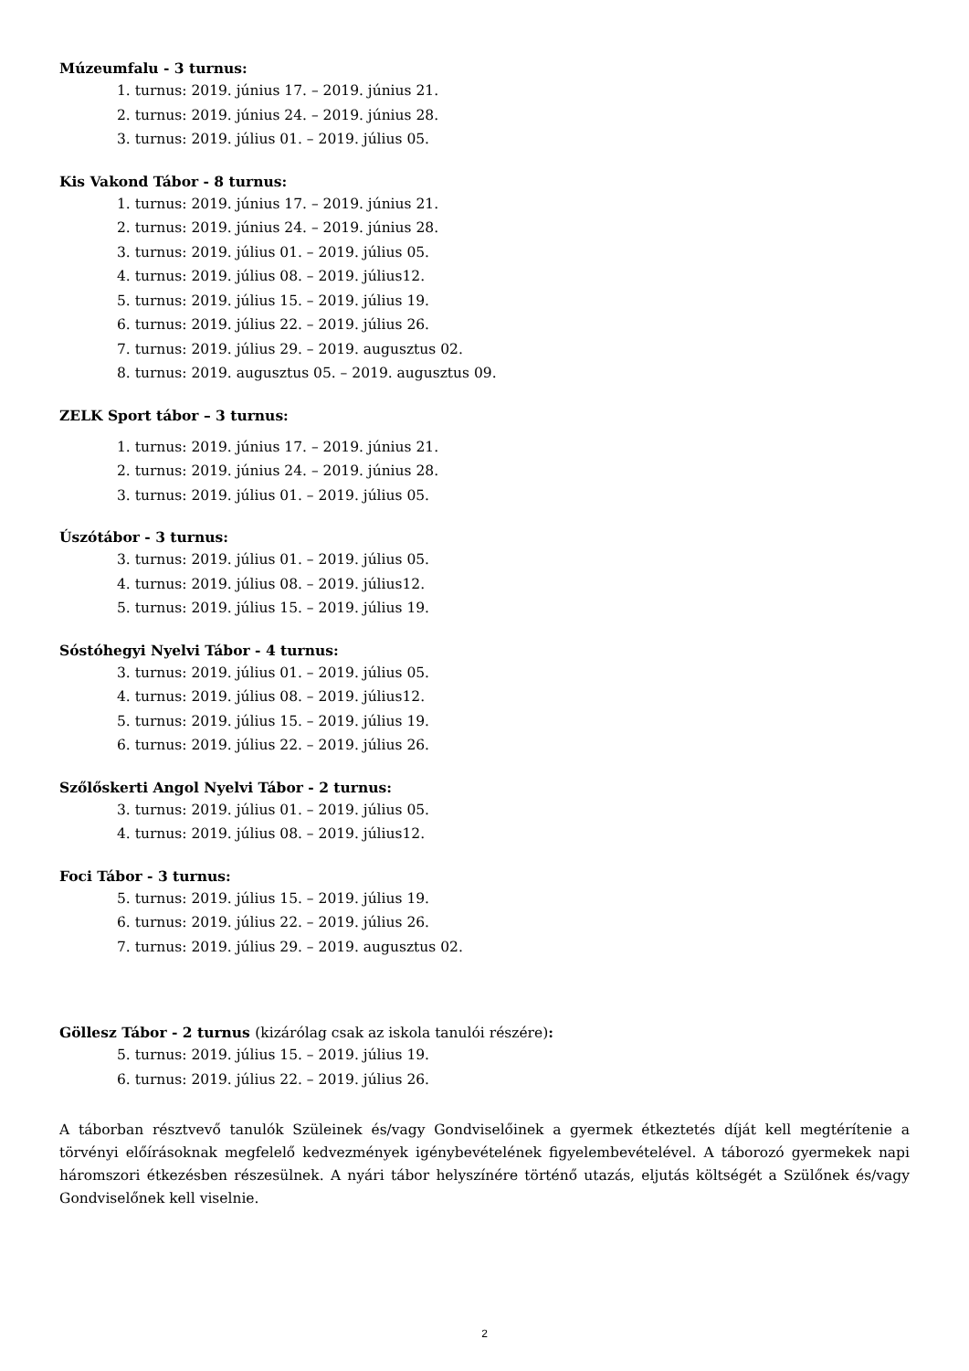Múzeumfalu - 3 turnus:
1. turnus: 2019. június 17. – 2019. június 21.
2. turnus: 2019. június 24. – 2019. június 28.
3. turnus: 2019. július 01. – 2019. július 05.
Kis Vakond Tábor - 8 turnus:
1. turnus: 2019. június 17. – 2019. június 21.
2. turnus: 2019. június 24. – 2019. június 28.
3. turnus: 2019. július 01. – 2019. július 05.
4. turnus: 2019. július 08. – 2019. július12.
5. turnus: 2019. július 15. – 2019. július 19.
6. turnus: 2019. július 22. – 2019. július 26.
7. turnus: 2019. július 29. – 2019. augusztus 02.
8. turnus: 2019. augusztus 05. – 2019. augusztus 09.
ZELK Sport tábor – 3 turnus:
1. turnus: 2019. június 17. – 2019. június 21.
2. turnus: 2019. június 24. – 2019. június 28.
3. turnus: 2019. július 01. – 2019. július 05.
Úszótábor - 3 turnus:
3. turnus: 2019. július 01. – 2019. július 05.
4. turnus: 2019. július 08. – 2019. július12.
5. turnus: 2019. július 15. – 2019. július 19.
Sóstóhegyi Nyelvi Tábor - 4 turnus:
3. turnus: 2019. július 01. – 2019. július 05.
4. turnus: 2019. július 08. – 2019. július12.
5. turnus: 2019. július 15. – 2019. július 19.
6. turnus: 2019. július 22. – 2019. július 26.
Szőlőskerti Angol Nyelvi Tábor - 2 turnus:
3. turnus: 2019. július 01. – 2019. július 05.
4. turnus: 2019. július 08. – 2019. július12.
Foci Tábor - 3 turnus:
5. turnus: 2019. július 15. – 2019. július 19.
6. turnus: 2019. július 22. – 2019. július 26.
7. turnus: 2019. július 29. – 2019. augusztus 02.
Göllesz Tábor - 2 turnus (kizárólag csak az iskola tanulói részére):
5. turnus: 2019. július 15. – 2019. július 19.
6. turnus: 2019. július 22. – 2019. július 26.
A táborban résztvevő tanulók Szüleinek és/vagy Gondviselőinek a gyermek étkeztetés díját kell megtérítenie a törvényi előírásoknak megfelelő kedvezmények igénybevételének figyelembevételével. A táborozó gyermekek napi háromszori étkezésben részesülnek. A nyári tábor helyszínére történő utazás, eljutás költségét a Szülőnek és/vagy Gondviselőnek kell viselnie.
2